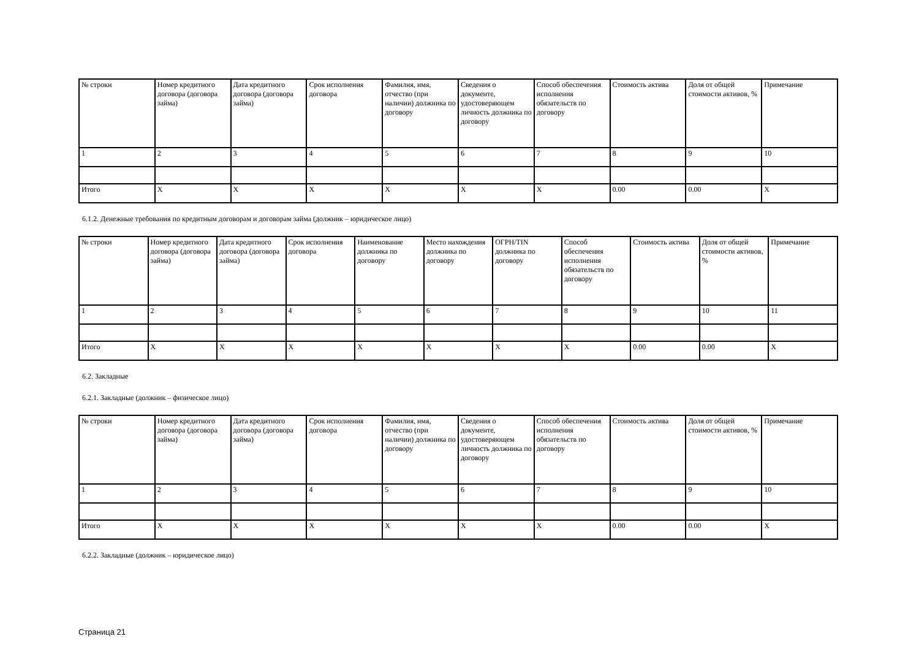| № строки | Номер кредитного договора (договора займа) | Дата кредитного договора (договора займа) | Срок исполнения договора | Фамилия, имя, отчество (при наличии) должника по договору | Сведения о документе, удостоверяющем личность должника по договору | Способ обеспечения исполнения обязательств по договору | Стоимость актива | Доля от общей стоимости активов, % | Примечание |
| --- | --- | --- | --- | --- | --- | --- | --- | --- | --- |
| 1 | 2 | 3 | 4 | 5 | 6 | 7 | 8 | 9 | 10 |
| Итого | X | X | X | X | X | X | 0.00 | 0.00 | X |
6.1.2. Денежные требования по кредитным договорам и договорам займа (должник – юридическое лицо)
| № строки | Номер кредитного договора (договора займа) | Дата кредитного договора (договора займа) | Срок исполнения договора | Наименование должника по договору | Место нахождения должника по договору | ОГРН/TIN должника по договору | Способ обеспечения исполнения обязательств по договору | Стоимость актива | Доля от общей стоимости активов, % | Примечание |
| --- | --- | --- | --- | --- | --- | --- | --- | --- | --- | --- |
| 1 | 2 | 3 | 4 | 5 | 6 | 7 | 8 | 9 | 10 | 11 |
| Итого | X | X | X | X | X | X | X | 0.00 | 0.00 | X |
6.2. Закладные
6.2.1. Закладные (должник – физическое лицо)
| № строки | Номер кредитного договора (договора займа) | Дата кредитного договора (договора займа) | Срок исполнения договора | Фамилия, имя, отчество (при наличии) должника по договору | Сведения о документе, удостоверяющем личность должника по договору | Способ обеспечения исполнения обязательств по договору | Стоимость актива | Доля от общей стоимости активов, % | Примечание |
| --- | --- | --- | --- | --- | --- | --- | --- | --- | --- |
| 1 | 2 | 3 | 4 | 5 | 6 | 7 | 8 | 9 | 10 |
| Итого | X | X | X | X | X | X | 0.00 | 0.00 | X |
6.2.2. Закладные (должник – юридическое лицо)
Страница 21